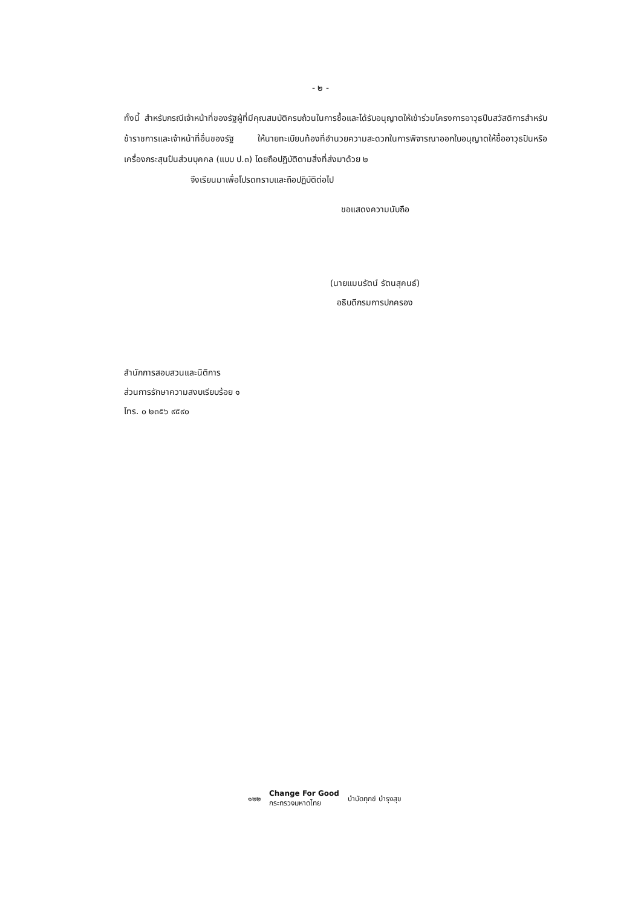- ๒ -
ทั้งนี้ สำหรับกรณีเจ้าหน้าที่ของรัฐผู้ที่มีคุณสมบัติครบถ้วนในการซื้อและได้รับอนุญาตให้เข้าร่วมโครงการอาวุธปืนสวัสดิการสำหรับข้าราชการและเจ้าหน้าที่อื่นของรัฐ ให้นายทะเบียนท้องที่อำนวยความสะดวกในการพิจารณาออกใบอนุญาตให้ซื้ออาวุธปืนหรือเครื่องกระสุนปืนส่วนบุคคล (แบบ ป.๓) โดยถือปฏิบัติตามสิ่งที่ส่งมาด้วย ๒
จึงเรียนมาเพื่อโปรดทราบและถือปฏิบัติต่อไป
ขอแสดงความนับถือ
(นายแมนรัตน์ รัตนสุคนธ์)
อธิบดีกรมการปกครอง
สำนักการสอบสวนและนิติการ
ส่วนการรักษาความสงบเรียบร้อย ๑
โทร. ๐ ๒๓๕๖ ๙๕๙๐
๑๒๒ Change For Good
กระทรวงมหาดไทย บำบัดทุกข์ บำรุงสุข